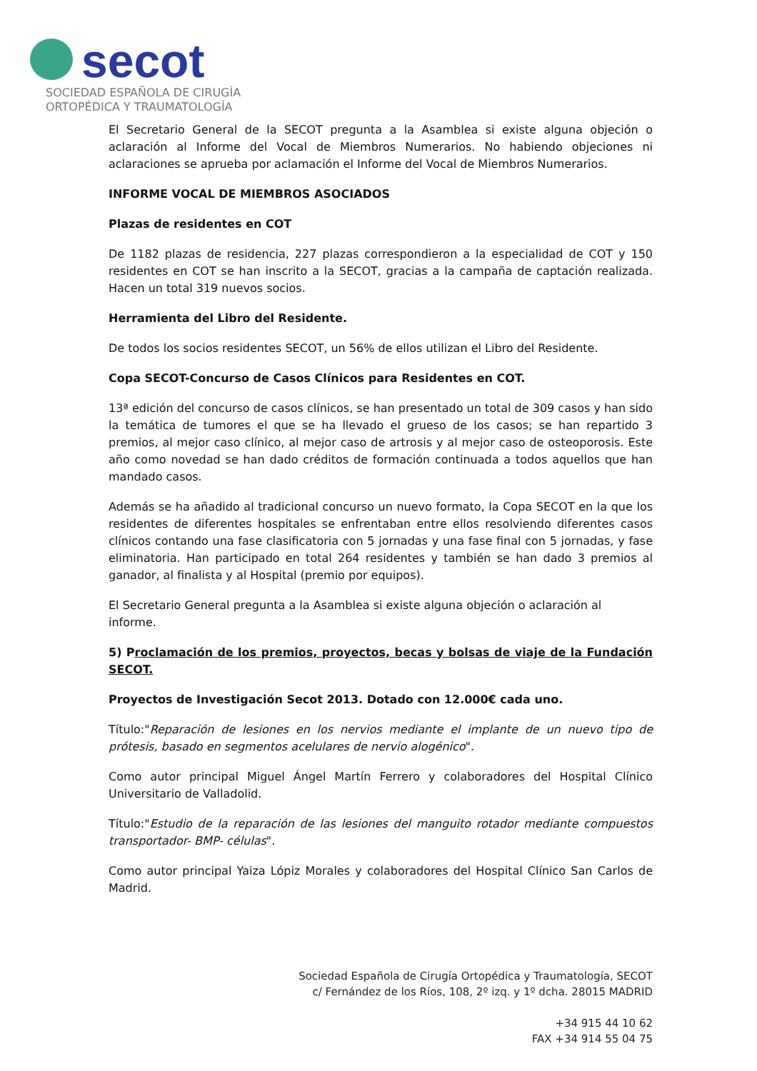secot
SOCIEDAD ESPAÑOLA DE CIRUGÍA
ORTOPÉDICA Y TRAUMATOLOGÍA
El Secretario General de la SECOT pregunta a la Asamblea si existe alguna objeción o aclaración al Informe del Vocal de Miembros Numerarios. No habiendo objeciones ni aclaraciones se aprueba por aclamación el Informe del Vocal de Miembros Numerarios.
INFORME VOCAL DE MIEMBROS ASOCIADOS
Plazas de residentes en COT
De 1182 plazas de residencia, 227 plazas correspondieron a la especialidad de COT y 150 residentes en COT se han inscrito a la SECOT, gracias a la campaña de captación realizada. Hacen un total 319 nuevos socios.
Herramienta del Libro del Residente.
De todos los socios residentes SECOT, un 56% de ellos utilizan el Libro del Residente.
Copa SECOT-Concurso de Casos Clínicos para Residentes en COT.
13ª edición del concurso de casos clínicos, se han presentado un total de 309 casos y han sido la temática de tumores el que se ha llevado el grueso de los casos; se han repartido 3 premios, al mejor caso clínico, al mejor caso de artrosis y al mejor caso de osteoporosis. Este año como novedad se han dado créditos de formación continuada a todos aquellos que han mandado casos.
Además se ha añadido al tradicional concurso un nuevo formato, la Copa SECOT en la que los residentes de diferentes hospitales se enfrentaban entre ellos resolviendo diferentes casos clínicos contando una fase clasificatoria con 5 jornadas y una fase final con 5 jornadas, y fase eliminatoria. Han participado en total 264 residentes y también se han dado 3 premios al ganador, al finalista y al Hospital (premio por equipos).
El Secretario General pregunta a la Asamblea si existe alguna objeción o aclaración al informe.
5) Proclamación de los premios, proyectos, becas y bolsas de viaje de la Fundación SECOT.
Proyectos de Investigación Secot 2013. Dotado con 12.000€ cada uno.
Título:"Reparación de lesiones en los nervios mediante el implante de un nuevo tipo de prótesis, basado en segmentos acelulares de nervio alogénico".
Como autor principal Miguel Ángel Martín Ferrero y colaboradores del Hospital Clínico Universitario de Valladolid.
Título:"Estudio de la reparación de las lesiones del manguito rotador mediante compuestos transportador- BMP- células".
Como autor principal Yaiza Lópiz Morales y colaboradores del Hospital Clínico San Carlos de Madrid.
Sociedad Española de Cirugía Ortopédica y Traumatología, SECOT
c/ Fernández de los Ríos, 108, 2º izq. y 1º dcha. 28015 MADRID
+34 915 44 10 62
FAX +34 914 55 04 75